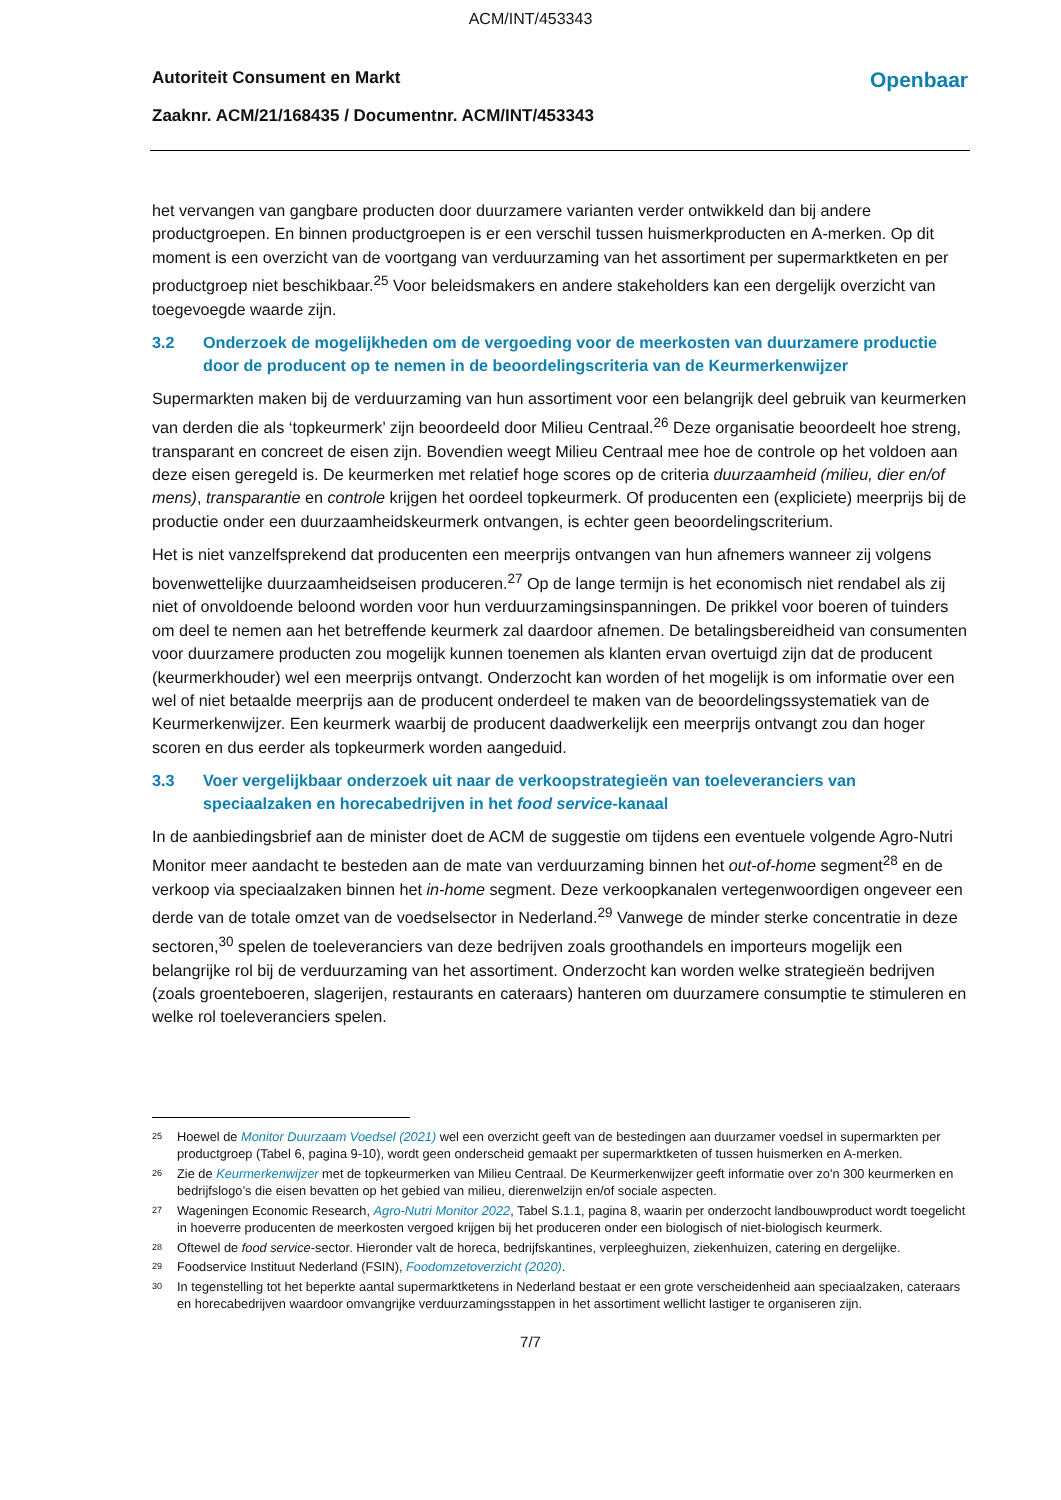ACM/INT/453343
Autoriteit Consument en Markt Openbaar
Zaaknr. ACM/21/168435 / Documentnr. ACM/INT/453343
het vervangen van gangbare producten door duurzamere varianten verder ontwikkeld dan bij andere productgroepen. En binnen productgroepen is er een verschil tussen huismerkproducten en A-merken. Op dit moment is een overzicht van de voortgang van verduurzaming van het assortiment per supermarktketen en per productgroep niet beschikbaar.<sup>25</sup> Voor beleidsmakers en andere stakeholders kan een dergelijk overzicht van toegevoegde waarde zijn.
3.2 Onderzoek de mogelijkheden om de vergoeding voor de meerkosten van duurzamere productie door de producent op te nemen in de beoordelingscriteria van de Keurmerkenwijzer
Supermarkten maken bij de verduurzaming van hun assortiment voor een belangrijk deel gebruik van keurmerken van derden die als ‘topkeurmerk’ zijn beoordeeld door Milieu Centraal.<sup>26</sup> Deze organisatie beoordeelt hoe streng, transparant en concreet de eisen zijn. Bovendien weegt Milieu Centraal mee hoe de controle op het voldoen aan deze eisen geregeld is. De keurmerken met relatief hoge scores op de criteria duurzaamheid (milieu, dier en/of mens), transparantie en controle krijgen het oordeel topkeurmerk. Of producenten een (expliciete) meerprijs bij de productie onder een duurzaamheidskeurmerk ontvangen, is echter geen beoordelingscriterium.
Het is niet vanzelfsprekend dat producenten een meerprijs ontvangen van hun afnemers wanneer zij volgens bovenwettelijke duurzaamheidseisen produceren.<sup>27</sup> Op de lange termijn is het economisch niet rendabel als zij niet of onvoldoende beloond worden voor hun verduurzamingsinspanningen. De prikkel voor boeren of tuinders om deel te nemen aan het betreffende keurmerk zal daardoor afnemen. De betalingsbereidheid van consumenten voor duurzamere producten zou mogelijk kunnen toenemen als klanten ervan overtuigd zijn dat de producent (keurmerkhouder) wel een meerprijs ontvangt. Onderzocht kan worden of het mogelijk is om informatie over een wel of niet betaalde meerprijs aan de producent onderdeel te maken van de beoordelingssystematiek van de Keurmerkenwijzer. Een keurmerk waarbij de producent daadwerkelijk een meerprijs ontvangt zou dan hoger scoren en dus eerder als topkeurmerk worden aangeduid.
3.3 Voer vergelijkbaar onderzoek uit naar de verkoopstrategieën van toeleveranciers van speciaalzaken en horecabedrijven in het food service-kanaal
In de aanbiedingsbrief aan de minister doet de ACM de suggestie om tijdens een eventuele volgende Agro-Nutri Monitor meer aandacht te besteden aan de mate van verduurzaming binnen het out-of-home segment<sup>28</sup> en de verkoop via speciaalzaken binnen het in-home segment. Deze verkoopkanalen vertegenwoordigen ongeveer een derde van de totale omzet van de voedselsector in Nederland.<sup>29</sup> Vanwege de minder sterke concentratie in deze sectoren,<sup>30</sup> spelen de toeleveranciers van deze bedrijven zoals groothandels en importeurs mogelijk een belangrijke rol bij de verduurzaming van het assortiment. Onderzocht kan worden welke strategieën bedrijven (zoals groenteboeren, slagerijen, restaurants en cateraars) hanteren om duurzamere consumptie te stimuleren en welke rol toeleveranciers spelen.
<sup>25</sup> Hoewel de Monitor Duurzaam Voedsel (2021) wel een overzicht geeft van de bestedingen aan duurzamer voedsel in supermarkten per productgroep (Tabel 6, pagina 9-10), wordt geen onderscheid gemaakt per supermarktketen of tussen huismerken en A-merken.
<sup>26</sup> Zie de Keurmerkenwijzer met de topkeurmerken van Milieu Centraal. De Keurmerkenwijzer geeft informatie over zo'n 300 keurmerken en bedrijfslogo’s die eisen bevatten op het gebied van milieu, dierenwelzijn en/of sociale aspecten.
<sup>27</sup> Wageningen Economic Research, Agro-Nutri Monitor 2022, Tabel S.1.1, pagina 8, waarin per onderzocht landbouwproduct wordt toegelicht in hoeverre producenten de meerkosten vergoed krijgen bij het produceren onder een biologisch of niet-biologisch keurmerk.
<sup>28</sup> Oftewel de food service-sector. Hieronder valt de horeca, bedrijfskantines, verpleeghuizen, ziekenhuizen, catering en dergelijke.
<sup>29</sup> Foodservice Instituut Nederland (FSIN), Foodomzetoverzicht (2020).
<sup>30</sup> In tegenstelling tot het beperkte aantal supermarktketens in Nederland bestaat er een grote verscheidenheid aan speciaalzaken, cateraars en horecabedrijven waardoor omvangrijke verduurzamingsstappen in het assortiment wellicht lastiger te organiseren zijn.
7/7